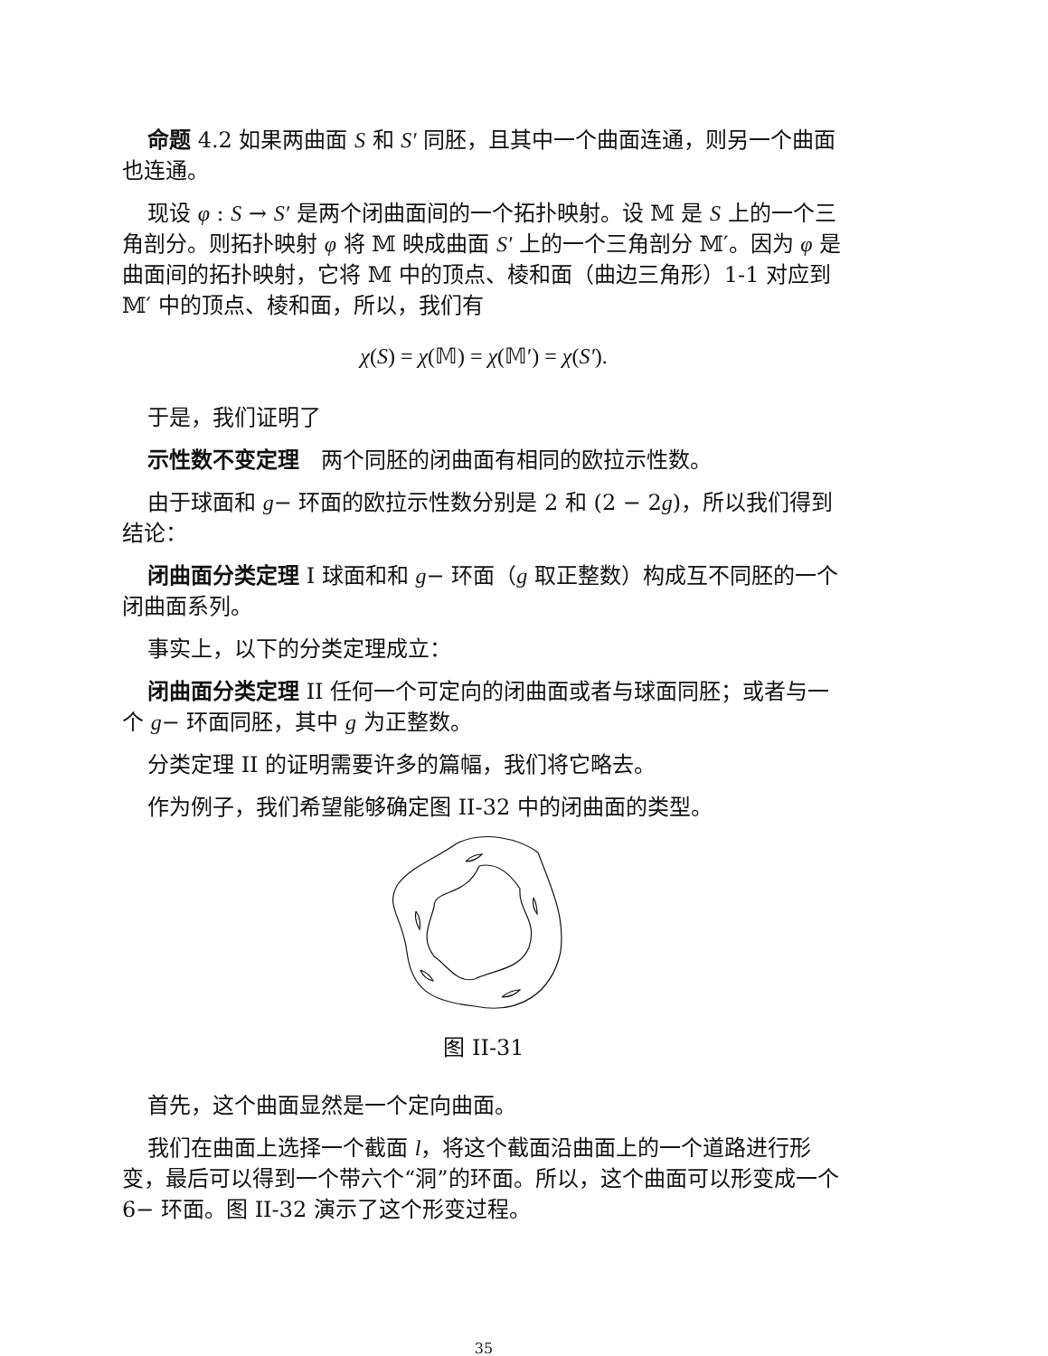命题 4.2 如果两曲面 S 和 S′ 同胚，且其中一个曲面连通，则另一个曲面也连通。
现设 φ : S → S′ 是两个闭曲面间的一个拓扑映射。设 𝕄 是 S 上的一个三角剖分。则拓扑映射 φ 将 𝕄 映成曲面 S′ 上的一个三角剖分 𝕄′。因为 φ 是曲面间的拓扑映射，它将 𝕄 中的顶点、棱和面（曲边三角形）1-1 对应到 𝕄′ 中的顶点、棱和面，所以，我们有
χ(S) = χ(𝕄) = χ(𝕄′) = χ(S′).
于是，我们证明了
示性数不变定理　两个同胚的闭曲面有相同的欧拉示性数。
由于球面和 g− 环面的欧拉示性数分别是 2 和 (2 − 2g)，所以我们得到结论：
闭曲面分类定理 I 球面和和 g− 环面（g 取正整数）构成互不同胚的一个闭曲面系列。
事实上，以下的分类定理成立：
闭曲面分类定理 II 任何一个可定向的闭曲面或者与球面同胚；或者与一个 g− 环面同胚，其中 g 为正整数。
分类定理 II 的证明需要许多的篇幅，我们将它略去。
作为例子，我们希望能够确定图 II-32 中的闭曲面的类型。
图 II-31
首先，这个曲面显然是一个定向曲面。
我们在曲面上选择一个截面 l，将这个截面沿曲面上的一个道路进行形变，最后可以得到一个带六个“洞”的环面。所以，这个曲面可以形变成一个 6− 环面。图 II-32 演示了这个形变过程。
35